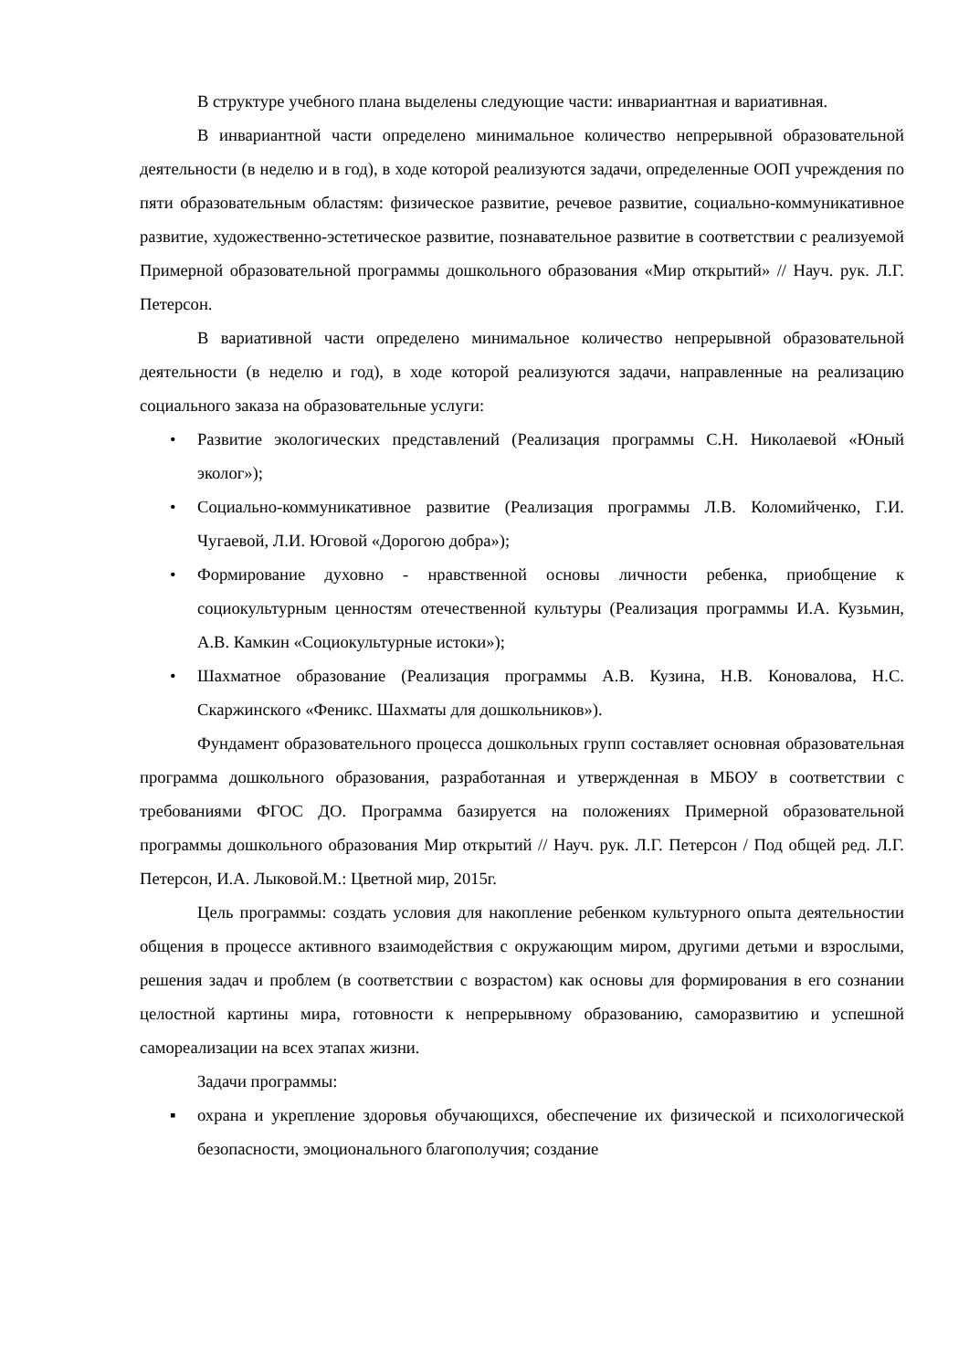В структуре учебного плана выделены следующие части: инвариантная и вариативная.
В инвариантной части определено минимальное количество непрерывной образовательной деятельности (в неделю и в год), в ходе которой реализуются задачи, определенные ООП учреждения по пяти образовательным областям: физическое развитие, речевое развитие, социально-коммуникативное развитие, художественно-эстетическое развитие, познавательное развитие в соответствии с реализуемой Примерной образовательной программы дошкольного образования «Мир открытий» // Науч. рук. Л.Г. Петерсон.
В вариативной части определено минимальное количество непрерывной образовательной деятельности (в неделю и год), в ходе которой реализуются задачи, направленные на реализацию социального заказа на образовательные услуги:
• Развитие экологических представлений (Реализация программы С.Н. Николаевой «Юный эколог»);
• Социально-коммуникативное развитие (Реализация программы Л.В. Коломийченко, Г.И. Чугаевой, Л.И. Юговой «Дорогою добра»);
• Формирование духовно - нравственной основы личности ребенка, приобщение к социокультурным ценностям отечественной культуры (Реализация программы И.А. Кузьмин, А.В. Камкин «Социокультурные истоки»);
• Шахматное образование (Реализация программы А.В. Кузина, Н.В. Коновалова, Н.С. Скаржинского «Феникс. Шахматы для дошкольников»).
Фундамент образовательного процесса дошкольных групп составляет основная образовательная программа дошкольного образования, разработанная и утвержденная в МБОУ в соответствии с требованиями ФГОС ДО. Программа базируется на положениях Примерной образовательной программы дошкольного образования Мир открытий // Науч. рук. Л.Г. Петерсон / Под общей ред. Л.Г. Петерсон, И.А. Лыковой.М.: Цветной мир, 2015г.
Цель программы: создать условия для накопление ребенком культурного опыта деятельностии общения в процессе активного взаимодействия с окружающим миром, другими детьми и взрослыми, решения задач и проблем (в соответствии с возрастом) как основы для формирования в его сознании целостной картины мира, готовности к непрерывному образованию, саморазвитию и успешной самореализации на всех этапах жизни.
Задачи программы:
▪ охрана и укрепление здоровья обучающихся, обеспечение их физической и психологической безопасности, эмоционального благополучия; создание